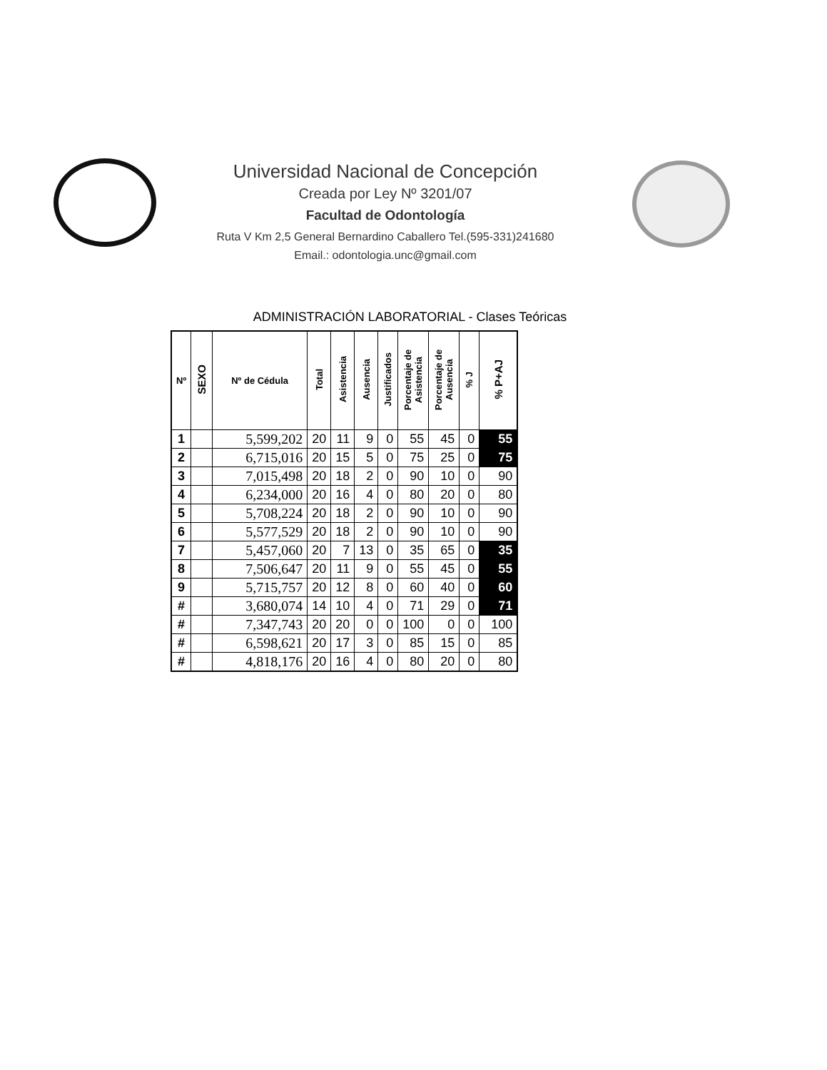Universidad Nacional de Concepción
Creada por Ley Nº 3201/07
Facultad de Odontología
Ruta V Km 2,5 General Bernardino Caballero Tel.(595-331)241680
Email.: odontologia.unc@gmail.com
ADMINISTRACIÓN LABORATORIAL - Clases Teóricas
| Nº | SEXO | Nº de Cédula | Total | Asistencia | Ausencia | Justificados | Porcentaje de Asistencia | Porcentaje de Ausencia | % J | % P+AJ |
| --- | --- | --- | --- | --- | --- | --- | --- | --- | --- | --- |
| 1 | | 5,599,202 | 20 | 11 | 9 | 0 | 55 | 45 | 0 | 55 |
| 2 | | 6,715,016 | 20 | 15 | 5 | 0 | 75 | 25 | 0 | 75 |
| 3 | | 7,015,498 | 20 | 18 | 2 | 0 | 90 | 10 | 0 | 90 |
| 4 | | 6,234,000 | 20 | 16 | 4 | 0 | 80 | 20 | 0 | 80 |
| 5 | | 5,708,224 | 20 | 18 | 2 | 0 | 90 | 10 | 0 | 90 |
| 6 | | 5,577,529 | 20 | 18 | 2 | 0 | 90 | 10 | 0 | 90 |
| 7 | | 5,457,060 | 20 | 7 | 13 | 0 | 35 | 65 | 0 | 35 |
| 8 | | 7,506,647 | 20 | 11 | 9 | 0 | 55 | 45 | 0 | 55 |
| 9 | | 5,715,757 | 20 | 12 | 8 | 0 | 60 | 40 | 0 | 60 |
| # | | 3,680,074 | 14 | 10 | 4 | 0 | 71 | 29 | 0 | 71 |
| # | | 7,347,743 | 20 | 20 | 0 | 0 | 100 | 0 | 0 | 100 |
| # | | 6,598,621 | 20 | 17 | 3 | 0 | 85 | 15 | 0 | 85 |
| # | | 4,818,176 | 20 | 16 | 4 | 0 | 80 | 20 | 0 | 80 |